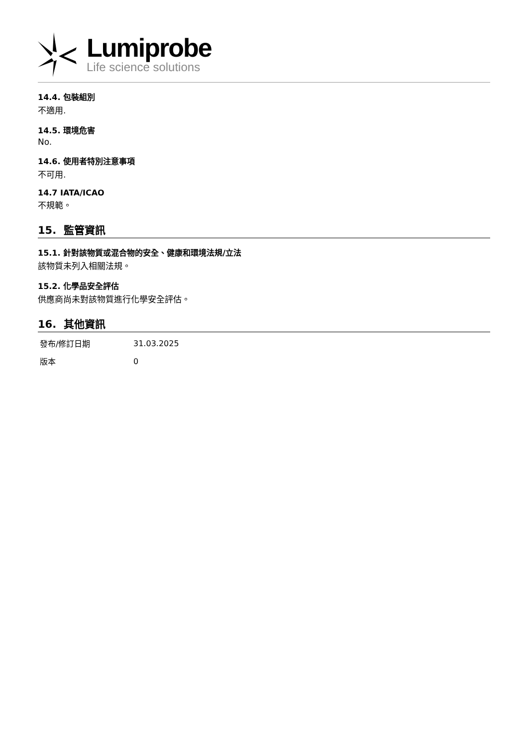Lumiprobe
Life science solutions
14.4. 包裝組別
不適用.
14.5. 環境危害
No.
14.6. 使用者特別注意事項
不可用.
14.7 IATA/ICAO
不規範。
15. 監管資訊
15.1. 針對該物質或混合物的安全、健康和環境法規/立法
該物質未列入相關法規。
15.2. 化學品安全評估
供應商尚未對該物質進行化學安全評估。
16. 其他資訊
| 發布/修訂日期 | 31.03.2025 |
| 版本 | 0 |